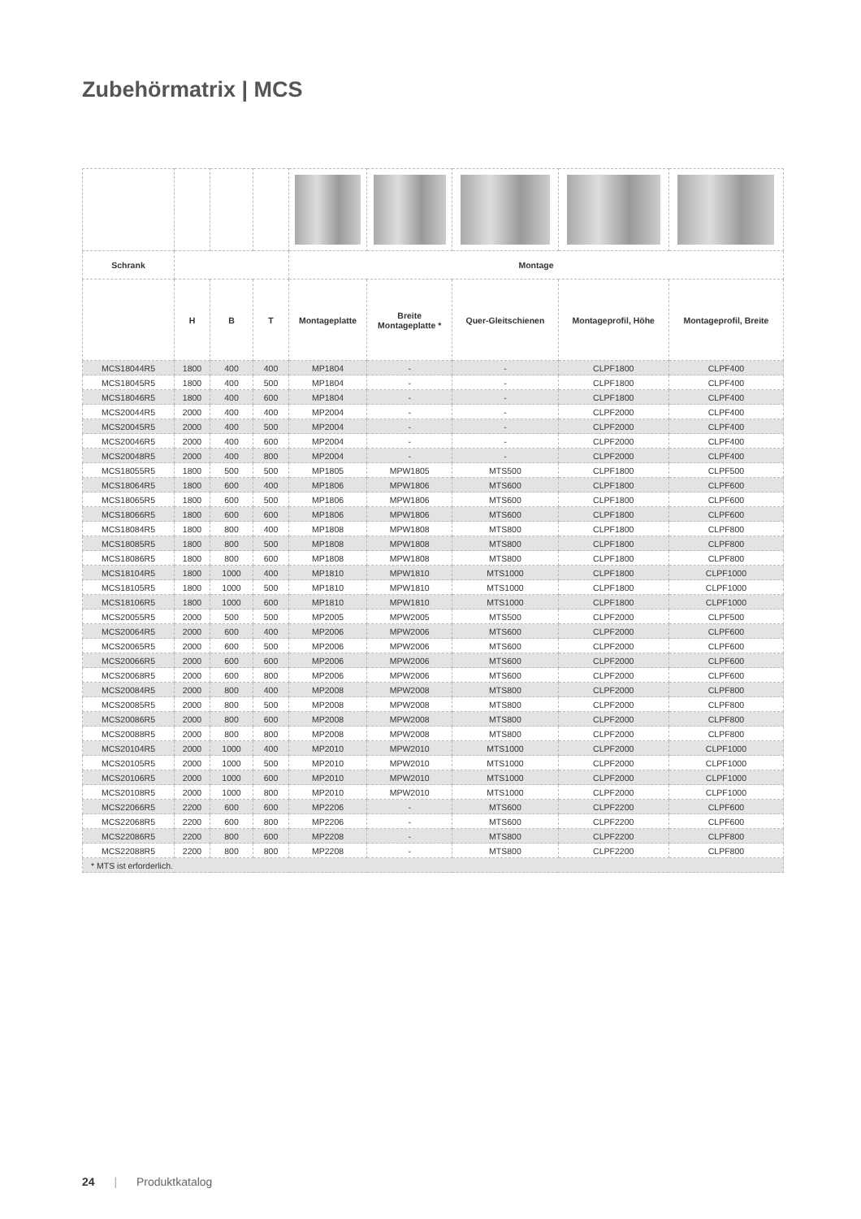Zubehörmatrix | MCS
| Schrank | | | | Montage | | | | |
| --- | --- | --- | --- | --- | --- | --- | --- | --- |
| | H | B | T | Montageplatte | Breite Montageplatte * | Quer-Gleitschienen | Montageprofil, Höhe | Montageprofil, Breite |
| MCS18044R5 | 1800 | 400 | 400 | MP1804 | - | - | CLPF1800 | CLPF400 |
| MCS18045R5 | 1800 | 400 | 500 | MP1804 | - | - | CLPF1800 | CLPF400 |
| MCS18046R5 | 1800 | 400 | 600 | MP1804 | - | - | CLPF1800 | CLPF400 |
| MCS20044R5 | 2000 | 400 | 400 | MP2004 | - | - | CLPF2000 | CLPF400 |
| MCS20045R5 | 2000 | 400 | 500 | MP2004 | - | - | CLPF2000 | CLPF400 |
| MCS20046R5 | 2000 | 400 | 600 | MP2004 | - | - | CLPF2000 | CLPF400 |
| MCS20048R5 | 2000 | 400 | 800 | MP2004 | - | - | CLPF2000 | CLPF400 |
| MCS18055R5 | 1800 | 500 | 500 | MP1805 | MPW1805 | MTS500 | CLPF1800 | CLPF500 |
| MCS18064R5 | 1800 | 600 | 400 | MP1806 | MPW1806 | MTS600 | CLPF1800 | CLPF600 |
| MCS18065R5 | 1800 | 600 | 500 | MP1806 | MPW1806 | MTS600 | CLPF1800 | CLPF600 |
| MCS18066R5 | 1800 | 600 | 600 | MP1806 | MPW1806 | MTS600 | CLPF1800 | CLPF600 |
| MCS18084R5 | 1800 | 800 | 400 | MP1808 | MPW1808 | MTS800 | CLPF1800 | CLPF800 |
| MCS18085R5 | 1800 | 800 | 500 | MP1808 | MPW1808 | MTS800 | CLPF1800 | CLPF800 |
| MCS18086R5 | 1800 | 800 | 600 | MP1808 | MPW1808 | MTS800 | CLPF1800 | CLPF800 |
| MCS18104R5 | 1800 | 1000 | 400 | MP1810 | MPW1810 | MTS1000 | CLPF1800 | CLPF1000 |
| MCS18105R5 | 1800 | 1000 | 500 | MP1810 | MPW1810 | MTS1000 | CLPF1800 | CLPF1000 |
| MCS18106R5 | 1800 | 1000 | 600 | MP1810 | MPW1810 | MTS1000 | CLPF1800 | CLPF1000 |
| MCS20055R5 | 2000 | 500 | 500 | MP2005 | MPW2005 | MTS500 | CLPF2000 | CLPF500 |
| MCS20064R5 | 2000 | 600 | 400 | MP2006 | MPW2006 | MTS600 | CLPF2000 | CLPF600 |
| MCS20065R5 | 2000 | 600 | 500 | MP2006 | MPW2006 | MTS600 | CLPF2000 | CLPF600 |
| MCS20066R5 | 2000 | 600 | 600 | MP2006 | MPW2006 | MTS600 | CLPF2000 | CLPF600 |
| MCS20068R5 | 2000 | 600 | 800 | MP2006 | MPW2006 | MTS600 | CLPF2000 | CLPF600 |
| MCS20084R5 | 2000 | 800 | 400 | MP2008 | MPW2008 | MTS800 | CLPF2000 | CLPF800 |
| MCS20085R5 | 2000 | 800 | 500 | MP2008 | MPW2008 | MTS800 | CLPF2000 | CLPF800 |
| MCS20086R5 | 2000 | 800 | 600 | MP2008 | MPW2008 | MTS800 | CLPF2000 | CLPF800 |
| MCS20088R5 | 2000 | 800 | 800 | MP2008 | MPW2008 | MTS800 | CLPF2000 | CLPF800 |
| MCS20104R5 | 2000 | 1000 | 400 | MP2010 | MPW2010 | MTS1000 | CLPF2000 | CLPF1000 |
| MCS20105R5 | 2000 | 1000 | 500 | MP2010 | MPW2010 | MTS1000 | CLPF2000 | CLPF1000 |
| MCS20106R5 | 2000 | 1000 | 600 | MP2010 | MPW2010 | MTS1000 | CLPF2000 | CLPF1000 |
| MCS20108R5 | 2000 | 1000 | 800 | MP2010 | MPW2010 | MTS1000 | CLPF2000 | CLPF1000 |
| MCS22066R5 | 2200 | 600 | 600 | MP2206 | - | MTS600 | CLPF2200 | CLPF600 |
| MCS22068R5 | 2200 | 600 | 800 | MP2206 | - | MTS600 | CLPF2200 | CLPF600 |
| MCS22086R5 | 2200 | 800 | 600 | MP2208 | - | MTS800 | CLPF2200 | CLPF800 |
| MCS22088R5 | 2200 | 800 | 800 | MP2208 | - | MTS800 | CLPF2200 | CLPF800 |
| * MTS ist erforderlich. | | | | | | | | |
24 | Produktkatalog